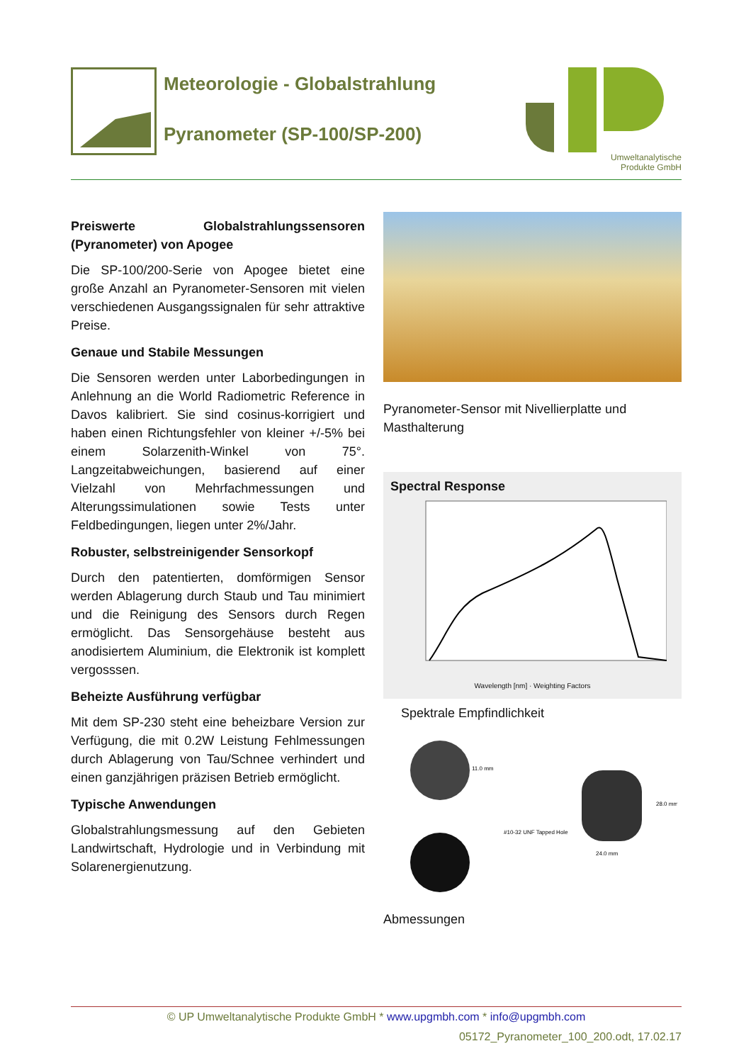Meteorologie - Globalstrahlung
Pyranometer (SP-100/SP-200)
Umweltanalytische
Produkte GmbH
Preiswerte Globalstrahlungssensoren (Pyranometer) von Apogee
Die SP-100/200-Serie von Apogee bietet eine große Anzahl an Pyranometer-Sensoren mit vielen verschiedenen Ausgangssignalen für sehr attraktive Preise.
Genaue und Stabile Messungen
Die Sensoren werden unter Laborbedingungen in Anlehnung an die World Radiometric Reference in Davos kalibriert. Sie sind cosinus-korrigiert und haben einen Richtungsfehler von kleiner +/-5% bei einem Solarzenith-Winkel von 75°. Langzeitabweichungen, basierend auf einer Vielzahl von Mehrfachmessungen und Alterungssimulationen sowie Tests unter Feldbedingungen, liegen unter 2%/Jahr.
Robuster, selbstreinigender Sensorkopf
Durch den patentierten, domförmigen Sensor werden Ablagerung durch Staub und Tau minimiert und die Reinigung des Sensors durch Regen ermöglicht. Das Sensorgehäuse besteht aus anodisiertem Aluminium, die Elektronik ist komplett vergosssen.
Beheizte Ausführung verfügbar
Mit dem SP-230 steht eine beheizbare Version zur Verfügung, die mit 0.2W Leistung Fehlmessungen durch Ablagerung von Tau/Schnee verhindert und einen ganzjährigen präzisen Betrieb ermöglicht.
Typische Anwendungen
Globalstrahlungsmessung auf den Gebieten Landwirtschaft, Hydrologie und in Verbindung mit Solarenergienutzung.
Pyranometer-Sensor mit Nivellierplatte und Masthalterung
Spectral Response
Wavelength [nm] · Weighting Factors
Spektrale Empfindlichkeit
11.0 mm
#10-32 UNF Tapped Hole
28.0 mm
24.0 mm
Abmessungen
© UP Umweltanalytische Produkte GmbH * www.upgmbh.com * info@upgmbh.com
05172_Pyranometer_100_200.odt, 17.02.17